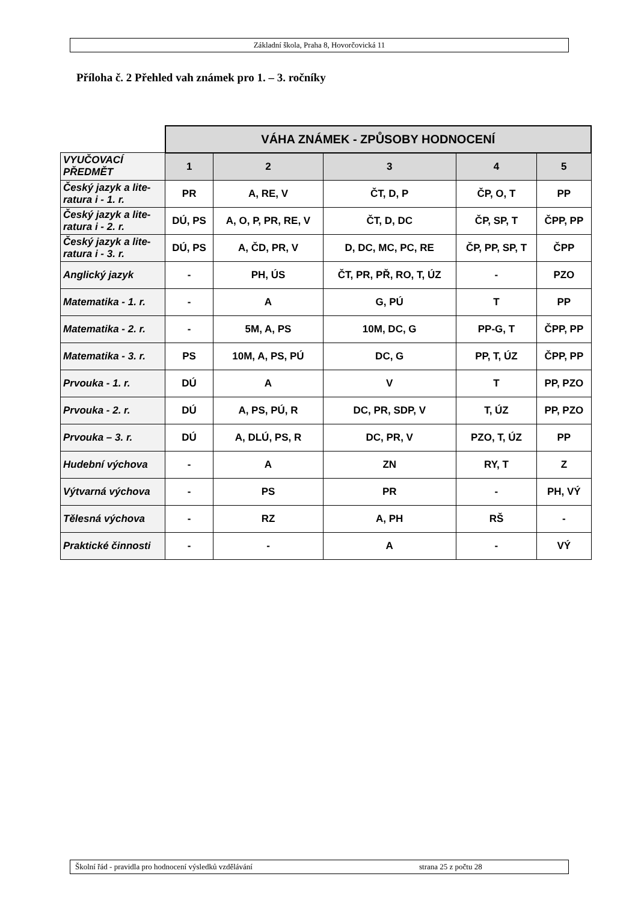Základní škola, Praha 8, Hovorčovická 11
Příloha č. 2 Přehled vah známek pro 1. – 3. ročníky
| | VÁHA ZNÁMEK - ZPŮSOBY HODNOCENÍ | | | | |
| VYUČOVACÍ PŘEDMĚT | 1 | 2 | 3 | 4 | 5 |
| Český jazyk a lite-ratura i - 1. r. | PR | A, RE, V | ČT, D, P | ČP, O, T | PP |
| Český jazyk a lite-ratura i - 2. r. | DÚ, PS | A, O, P, PR, RE, V | ČT, D, DC | ČP, SP, T | ČPP, PP |
| Český jazyk a lite-ratura i - 3. r. | DÚ, PS | A, ČD, PR, V | D, DC, MC, PC, RE | ČP, PP, SP, T | ČPP |
| Anglický jazyk | - | PH, ÚS | ČT, PR, PŘ, RO, T, ÚZ | - | PZO |
| Matematika - 1. r. | - | A | G, PÚ | T | PP |
| Matematika - 2. r. | - | 5M, A, PS | 10M, DC, G | PP-G, T | ČPP, PP |
| Matematika - 3. r. | PS | 10M, A, PS, PÚ | DC, G | PP, T, ÚZ | ČPP, PP |
| Prvouka - 1. r. | DÚ | A | V | T | PP, PZO |
| Prvouka - 2. r. | DÚ | A, PS, PÚ, R | DC, PR, SDP, V | T, ÚZ | PP, PZO |
| Prvouka – 3. r. | DÚ | A, DLÚ, PS, R | DC, PR, V | PZO, T, ÚZ | PP |
| Hudební výchova | - | A | ZN | RY, T | Z |
| Výtvarná výchova | - | PS | PR | - | PH, VÝ |
| Tělesná výchova | - | RZ | A, PH | RŠ | - |
| Praktické činnosti | - | - | A | - | VÝ |
Školní řád - pravidla pro hodnocení výsledků vzdělávání strana 25 z počtu 28